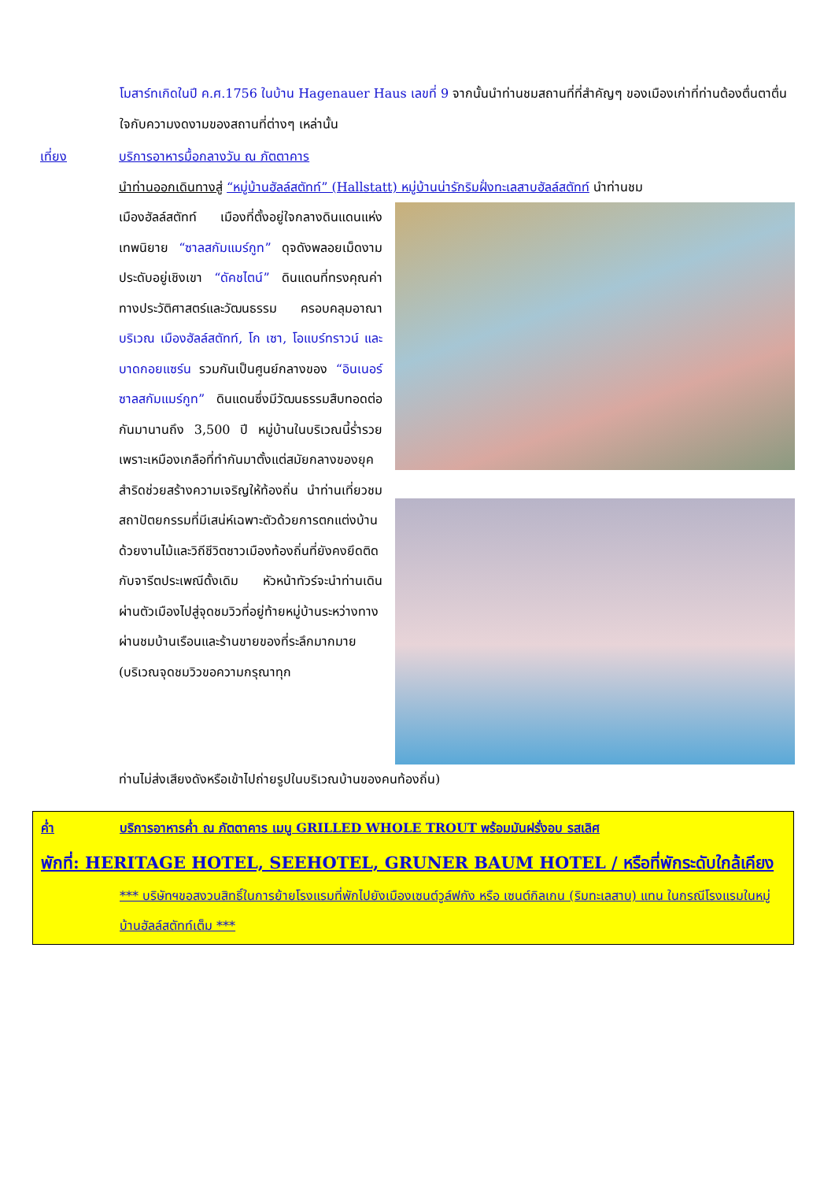โมสาร์ทเกิดในปี ค.ศ.1756 ในบ้าน Hagenauer Haus เลขที่ 9 จากนั้นนำท่านชมสถานที่ที่สำคัญๆ ของเมืองเก่าที่ท่านต้องตื่นตาตื่นใจกับความงดงามของสถานที่ต่างๆ เหล่านั้น
เที่ยง บริการอาหารมื้อกลางวัน ณ ภัตตาคาร
นำท่านออกเดินทางสู่ “หมู่บ้านฮัลล์สตัทท์” (Hallstatt) หมู่บ้านน่ารักริมฝั่งทะเลสาบฮัลล์สตัทท์ นำท่านชม
เมืองฮัลล์สตัทท์ เมืองที่ตั้งอยู่ใจกลางดินแดนแห่งเทพนิยาย “ซาลสกัมแมร์กูท” ดุจดังพลอยเม็ดงามประดับอยู่เชิงเขา “ดัคชไตน์” ดินแดนที่ทรงคุณค่าทางประวัติศาสตร์และวัฒนธรรม ครอบคลุมอาณาบริเวณ เมืองฮัลล์สตัทท์, โก เซา, โอแบร์ทราวน์ และบาดกอยแซร์น รวมกันเป็นศูนย์กลางของ “อินเนอร์ซาลสกัมแมร์กูท” ดินแดนซึ่งมีวัฒนธรรมสืบทอดต่อกันมานานถึง 3,500 ปี หมู่บ้านในบริเวณนี้ร่ำรวยเพราะเหมืองเกลือที่ทำกันมาตั้งแต่สมัยกลางของยุคสำริดช่วยสร้างความเจริญให้ท้องถิ่น นำท่านเที่ยวชมสถาปัตยกรรมที่มีเสน่ห์เฉพาะตัวด้วยการตกแต่งบ้านด้วยงานไม้และวิถีชีวิตชาวเมืองท้องถิ่นที่ยังคงยึดติดกับจารีตประเพณีดั้งเดิม หัวหน้าทัวร์จะนำท่านเดินผ่านตัวเมืองไปสู่จุดชมวิวที่อยู่ท้ายหมู่บ้านระหว่างทางผ่านชมบ้านเรือนและร้านขายของที่ระลึกมากมาย (บริเวณจุดชมวิวขอความกรุณาทุก
ท่านไม่ส่งเสียงดังหรือเข้าไปถ่ายรูปในบริเวณบ้านของคนท้องถิ่น)
ค่ำ บริการอาหารค่ำ ณ ภัตตาคาร เมนู GRILLED WHOLE TROUT พร้อมมันฝรั่งอบ รสเลิศ
พักที่: HERITAGE HOTEL, SEEHOTEL, GRUNER BAUM HOTEL / หรือที่พักระดับใกล้เคียง
*** บริษัทฯขอสงวนสิทธิ์ในการย้ายโรงแรมที่พักไปยังเมืองเซนต์วูล์ฟกัง หรือ เซนต์กิลเกน (ริมทะเลสาบ) แทน ในกรณีโรงแรมในหมู่บ้านฮัลล์สตัทท์เต็ม ***